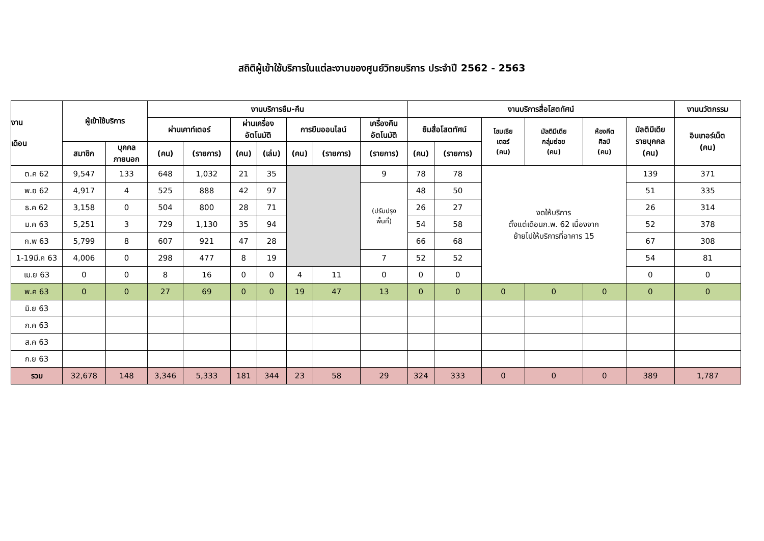สถิติผู้เข้าใช้บริการในแต่ละงานของศูนย์วิทยบริการ ประจำปี 2562 - 2563
| งาน เดือน | ผู้เข้าใช้บริการ | | งานบริการยืม-คืน | | | | | | | งานบริการสื่อโสตทัศน์ | | | | | | งานนวัตกรรม |
| --- | --- | --- | --- | --- | --- | --- | --- | --- | --- | --- | --- | --- | --- | --- | --- | --- |
| | | | ผ่านเคาท์เตอร์ | | ผ่านเครื่อง อัตโนมัติ | | การยืมออนไลน์ | | เครื่องคืน อัตโนมัติ | ยืมสื่อโสตทัศน์ | | โฮมเธีย เตอร์ (คน) | มัลติมีเดีย กลุ่มย่อย (คน) | ห้องคีต ศิลป์ (คน) | มัลติมีเดีย รายบุคคล (คน) | อินเทอร์เน็ต (คน) |
| | สมาชิก | บุคคล ภายนอก | (คน) | (รายการ) | (คน) | (เล่ม) | (คน) | (รายการ) | (รายการ) | (คน) | (รายการ) | | | | | |
| ต.ค 62 | 9,547 | 133 | 648 | 1,032 | 21 | 35 | | | 9 | 78 | 78 | งดให้บริการ ตั้งแต่เดือนก.พ. 62 เนื่องจาก ย้ายไปให้บริการที่อาคาร 15 | | | 139 | 371 |
| พ.ย 62 | 4,917 | 4 | 525 | 888 | 42 | 97 | | | (ปรับปรุง พื้นที่) | 48 | 50 | | | | 51 | 335 |
| ธ.ค 62 | 3,158 | 0 | 504 | 800 | 28 | 71 | | | | 26 | 27 | | | | 26 | 314 |
| ม.ค 63 | 5,251 | 3 | 729 | 1,130 | 35 | 94 | | | | 54 | 58 | | | | 52 | 378 |
| ก.พ 63 | 5,799 | 8 | 607 | 921 | 47 | 28 | | | | 66 | 68 | | | | 67 | 308 |
| 1-19มี.ค 63 | 4,006 | 0 | 298 | 477 | 8 | 19 | | | 7 | 52 | 52 | | | | 54 | 81 |
| เม.ย 63 | 0 | 0 | 8 | 16 | 0 | 0 | 4 | 11 | 0 | 0 | 0 | | | | 0 | 0 |
| พ.ค 63 | 0 | 0 | 27 | 69 | 0 | 0 | 19 | 47 | 13 | 0 | 0 | 0 | 0 | 0 | 0 | 0 |
| มิ.ย 63 | | | | | | | | | | | | | | | | |
| ก.ค 63 | | | | | | | | | | | | | | | | |
| ส.ค 63 | | | | | | | | | | | | | | | | |
| ก.ย 63 | | | | | | | | | | | | | | | | |
| รวม | 32,678 | 148 | 3,346 | 5,333 | 181 | 344 | 23 | 58 | 29 | 324 | 333 | 0 | 0 | 0 | 389 | 1,787 |